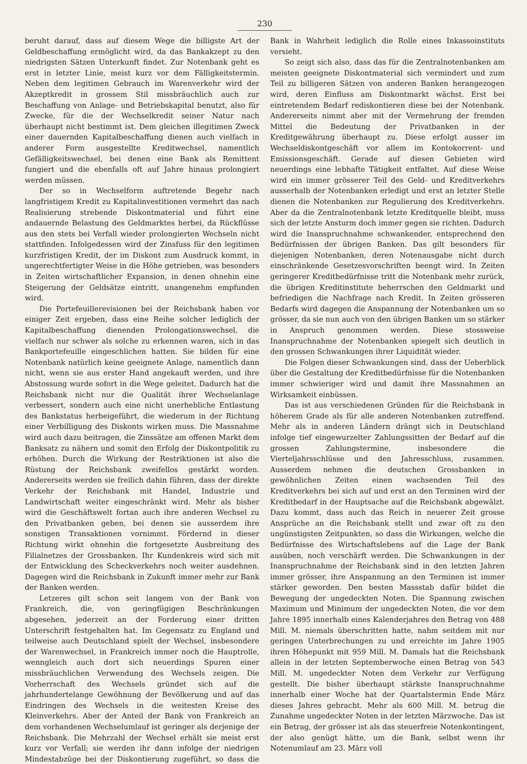230
beruht darauf, dass auf diesem Wege die billigste Art der Geldbeschaffung ermöglicht wird, da das Bankakzept zu den niedrigsten Sätzen Unterkunft findet. Zur Notenbank geht es erst in letzter Linie, meist kurz vor dem Fälligkeitstermin. Neben dem legitimen Gebrauch im Warenverkehr wird der Akzeptkredit in grossem Stil missbräuchlich auch zur Beschaffung von Anlage- und Betriebskapital benutzt, also für Zwecke, für die der Wechselkredit seiner Natur nach überhaupt nicht bestimmt ist. Dem gleichen illegitimen Zweck einer dauernden Kapitalbeschaffung dienen auch vielfach in anderer Form ausgestellte Kreditwechsel, namentlich Gefälligkeitswechsel, bei denen eine Bank als Remittent fungiert und die ebenfalls oft auf Jahre hinaus prolongiert werden müssen.
Der so in Wechselform auftretende Begehr nach langfristigem Kredit zu Kapitalinvestitionen vermehrt das nach Realisierung strebende Diskontmaterial und führt eine andauernde Belastung des Geldmarktes herbei, da Rückflüsse aus den stets bei Verfall wieder prolongierten Wechseln nicht stattfinden. Infolgedessen wird der Zinsfuss für den legitimen kurzfristigen Kredit, der im Diskont zum Ausdruck kommt, in ungerechtfertigter Weise in die Höhe getrieben, was besonders in Zeiten wirtschaftlicher Expansion, in denen ohnehin eine Steigerung der Geldsätze eintritt, unangenehm empfunden wird.
Die Portefeuillerevisionen bei der Reichsbank haben vor einiger Zeit ergeben, dass eine Reihe solcher lediglich der Kapitalbeschaffung dienenden Prolongationswechsel, die vielfach nur schwer als solche zu erkennen waren, sich in das Bankportefeuille eingeschlichen hatten. Sie bilden für eine Notenbank natürlich keine geeignete Anlage, namentlich dann nicht, wenn sie aus erster Hand angekauft werden, und ihre Abstossung wurde sofort in die Wege geleitet. Dadurch hat die Reichsbank nicht nur die Qualität ihrer Wechselanlage verbessert, sondern auch eine nicht unerhebliche Entlastung des Bankstatus herbeigeführt, die wiederum in der Richtung einer Verbilligung des Diskonts wirken muss. Die Massnahme wird auch dazu beitragen, die Zinssätze am offenen Markt dem Banksatz zu nähern und somit den Erfolg der Diskontpolitik zu erhöhen. Durch die Wirkung der Restriktionen ist also die Rüstung der Reichsbank zweifellos gestärkt worden. Andererseits werden sie freilich dahin führen, dass der direkte Verkehr der Reichsbank mit Handel, Industrie und Landwirtschaft weiter eingeschränkt wird. Mehr als bisher wird die Geschäftswelt fortan auch ihre anderen Wechsel zu den Privatbanken geben, bei denen sie ausserdem ihre sonstigen Transaktionen vornimmt. Fördernd in dieser Richtung wirkt ohnehin die fortgesetzte Ausbreitung des Filialnetzes der Grossbanken. Ihr Kundenkreis wird sich mit der Entwicklung des Scheckverkehrs noch weiter ausdehnen. Dagegen wird die Reichsbank in Zukunft immer mehr zur Bank der Banken werden.
Letzeres gilt schon seit langem von der Bank von Frankreich, die, von geringfügigen Beschränkungen abgesehen, jederzeit an der Forderung einer dritten Unterschrift festgehalten hat. Im Gegensatz zu England und teilweise auch Deutschland spielt der Wechsel, insbesondere der Warenwechsel, in Frankreich immer noch die Hauptrolle, wenngleich auch dort sich neuerdings Spuren einer missbräuchlichen Verwendung des Wechsels zeigen. Die Vorherrschaft des Wechsels gründet sich auf die jahrhundertelange Gewöhnung der Bevölkerung und auf das Eindringen des Wechsels in die weitesten Kreise des Kleinverkehrs. Aber der Anteil der Bank von Frankreich an dem vorhandenen Wechselumlauf ist geringer als derjenige der Reichsbank. Die Mehrzahl der Wechsel erhält sie meist erst kurz vor Verfall; sie werden ihr dann infolge der niedrigen Mindestabzüge bei der Diskontierung zugeführt, so dass die Bank in Wahrheit lediglich die Rolle eines Inkassoinstituts versieht.
So zeigt sich also, dass das für die Zentralnotenbanken am meisten geeignete Diskontmaterial sich vermindert und zum Teil zu billigeren Sätzen von anderen Banken herangezogen wird, deren Einfluss am Diskontmarkt wächst. Erst bei eintretendem Bedarf rediskontieren diese bei der Notenbank. Andererseits nimmt aber mit der Vermehrung der fremden Mittel die Bedeutung der Privatbanken in der Kreditgewährung überhaupt zu. Diese erfolgt ausser im Wechseldiskontgeschäft vor allem im Kontokorrent- und Emissionsgeschäft. Gerade auf diesen Gebieten wird neuerdings eine lebhafte Tätigkeit entfaltet. Auf diese Weise wird ein immer grösserer Teil des Geld- und Kreditverkehrs ausserhalb der Notenbanken erledigt und erst an letzter Stelle dienen die Notenbanken zur Regulierung des Kreditverkehrs. Aber da die Zentralnotenbank letzte Kreditquelle bleibt, muss sich der letzte Ansturm doch immer gegen sie richten. Dadurch wird die Inanspruchnahme schwankender, entsprechend den Bedürfnissen der übrigen Banken. Das gilt besonders für diejenigen Notenbanken, deren Notenausgabe nicht durch einschränkende Gesetzesvorschriften beengt wird. In Zeiten geringerer Kreditbedürfnisse tritt die Notenbank mehr zurück, die übrigen Kreditinstitute beherrschen den Geldmarkt und befriedigen die Nachfrage nach Kredit. In Zeiten grösseren Bedarfs wird dagegen die Anspannung der Notenbanken um so grösser, da sie nun auch von den übrigen Banken um so stärker in Anspruch genommen werden. Diese stossweise Inanspruchnahme der Notenbanken spiegelt sich deutlich in den grossen Schwankungen ihrer Liquidität wieder.
Die Folgen dieser Schwankungen sind, dass der Ueberblick über die Gestaltung der Kreditbedürfnisse für die Notenbanken immer schwieriger wird und damit ihre Massnahmen an Wirksamkeit einbüssen.
Das ist aus verschiedenen Gründen für die Reichsbank in höherem Grade als für alle anderen Notenbanken zutreffend. Mehr als in anderen Ländern drängt sich in Deutschland infolge tief eingewurzelter Zahlungssitten der Bedarf auf die grossen Zahlungstermine, insbesondere die Vierteljahrsschlüsse und den Jahresschluss, zusammen. Ausserdem nehmen die deutschen Grossbanken in gewöhnlichen Zeiten einen wachsenden Teil des Kreditverkehrs bei sich auf und erst an den Terminen wird der Kreditbedarf in der Hauptsache auf die Reichsbank abgewälzt. Dazu kommt, dass auch das Reich in neuerer Zeit grosse Ansprüche an die Reichsbank stellt und zwar oft zu den ungünstigsten Zeitpunkten, so dass die Wirkungen, welche die Bedürfnisse des Wirtschaftslebens auf die Lage der Bank ausüben, noch verschärft werden. Die Schwankungen in der Inanspruchnahme der Reichsbank sind in den letzten Jahren immer grösser, ihre Anspannung an den Terminen ist immer stärker geworden. Den besten Massstab dafür bildet die Bewegung der ungedeckten Noten. Die Spannung zwischen Maximum und Minimum der ungedeckten Noten, die vor dem Jahre 1895 innerhalb eines Kalenderjahres den Betrag von 488 Mill. M. niemals überschritten hatte, nahm seitdem mit nur geringen Unterbrechungen zu und erreichte im Jahre 1905 ihren Höhepunkt mit 959 Mill. M. Damals hat die Reichsbank allein in der letzten Septemberwoche einen Betrag von 543 Mill. M. ungedeckter Noten dem Verkehr zur Verfügung gestellt. Die bisher überhaupt stärkste Inanspruchnahme innerhalb einer Woche hat der Quartalstermin Ende März dieses Jahres gebracht. Mehr als 600 Mill. M. betrug die Zunahme ungedeckter Noten in der letzten Märzwoche. Das ist ein Betrag, der grösser ist als das steuerfreie Notenkontingent, der also genügt hätte, um die Bank, selbst wenn ihr Notenumlauf am 23. März voll